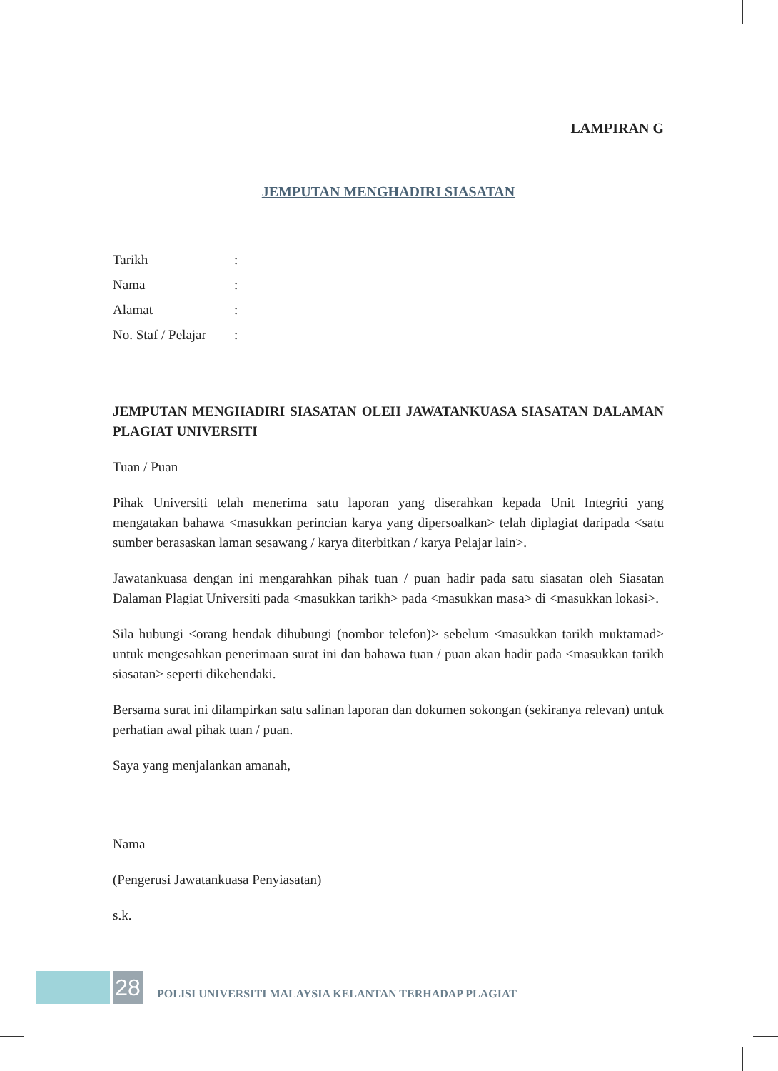LAMPIRAN G
JEMPUTAN MENGHADIRI SIASATAN
| Tarikh | : |
| Nama | : |
| Alamat | : |
| No. Staf / Pelajar | : |
JEMPUTAN MENGHADIRI SIASATAN OLEH JAWATANKUASA SIASATAN DALAMAN PLAGIAT UNIVERSITI
Tuan / Puan
Pihak Universiti telah menerima satu laporan yang diserahkan kepada Unit Integriti yang mengatakan bahawa <masukkan perincian karya yang dipersoalkan> telah diplagiat daripada <satu sumber berasaskan laman sesawang / karya diterbitkan / karya Pelajar lain>.
Jawatankuasa dengan ini mengarahkan pihak tuan / puan hadir pada satu siasatan oleh Siasatan Dalaman Plagiat Universiti pada <masukkan tarikh> pada <masukkan masa> di <masukkan lokasi>.
Sila hubungi <orang hendak dihubungi (nombor telefon)> sebelum <masukkan tarikh muktamad> untuk mengesahkan penerimaan surat ini dan bahawa tuan / puan akan hadir pada <masukkan tarikh siasatan> seperti dikehendaki.
Bersama surat ini dilampirkan satu salinan laporan dan dokumen sokongan (sekiranya relevan) untuk perhatian awal pihak tuan / puan.
Saya yang menjalankan amanah,
Nama
(Pengerusi Jawatankuasa Penyiasatan)
s.k.
28
POLISI UNIVERSITI MALAYSIA KELANTAN TERHADAP PLAGIAT